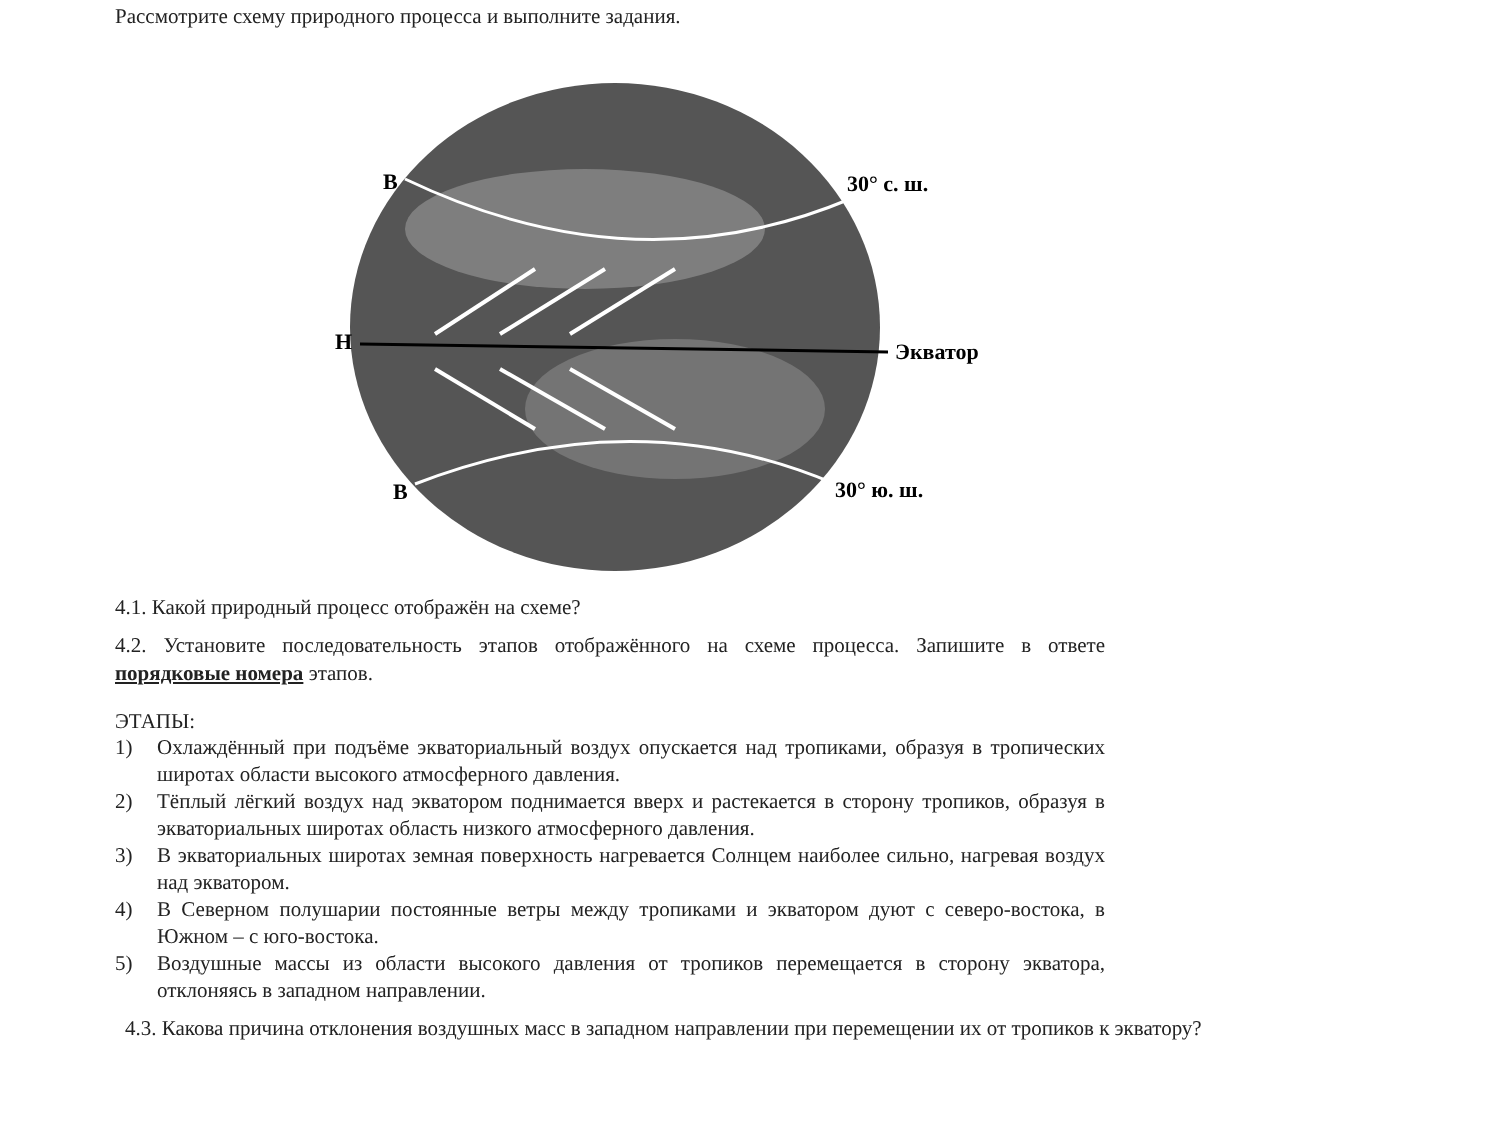Рассмотрите схему природного процесса и выполните задания.
В
30° с. ш.
Н
Экватор
В
30° ю. ш.
4.1. Какой природный процесс отображён на схеме?
4.2. Установите последовательность этапов отображённого на схеме процесса. Запишите в ответе порядковые номера этапов.
ЭТАПЫ:
1) Охлаждённый при подъёме экваториальный воздух опускается над тропиками, образуя в тропических широтах области высокого атмосферного давления.
2) Тёплый лёгкий воздух над экватором поднимается вверх и растекается в сторону тропиков, образуя в экваториальных широтах область низкого атмосферного давления.
3) В экваториальных широтах земная поверхность нагревается Солнцем наиболее сильно, нагревая воздух над экватором.
4) В Северном полушарии постоянные ветры между тропиками и экватором дуют с северо-востока, в Южном – с юго-востока.
5) Воздушные массы из области высокого давления от тропиков перемещается в сторону экватора, отклоняясь в западном направлении.
4.3. Какова причина отклонения воздушных масс в западном направлении при перемещении их от тропиков к экватору?